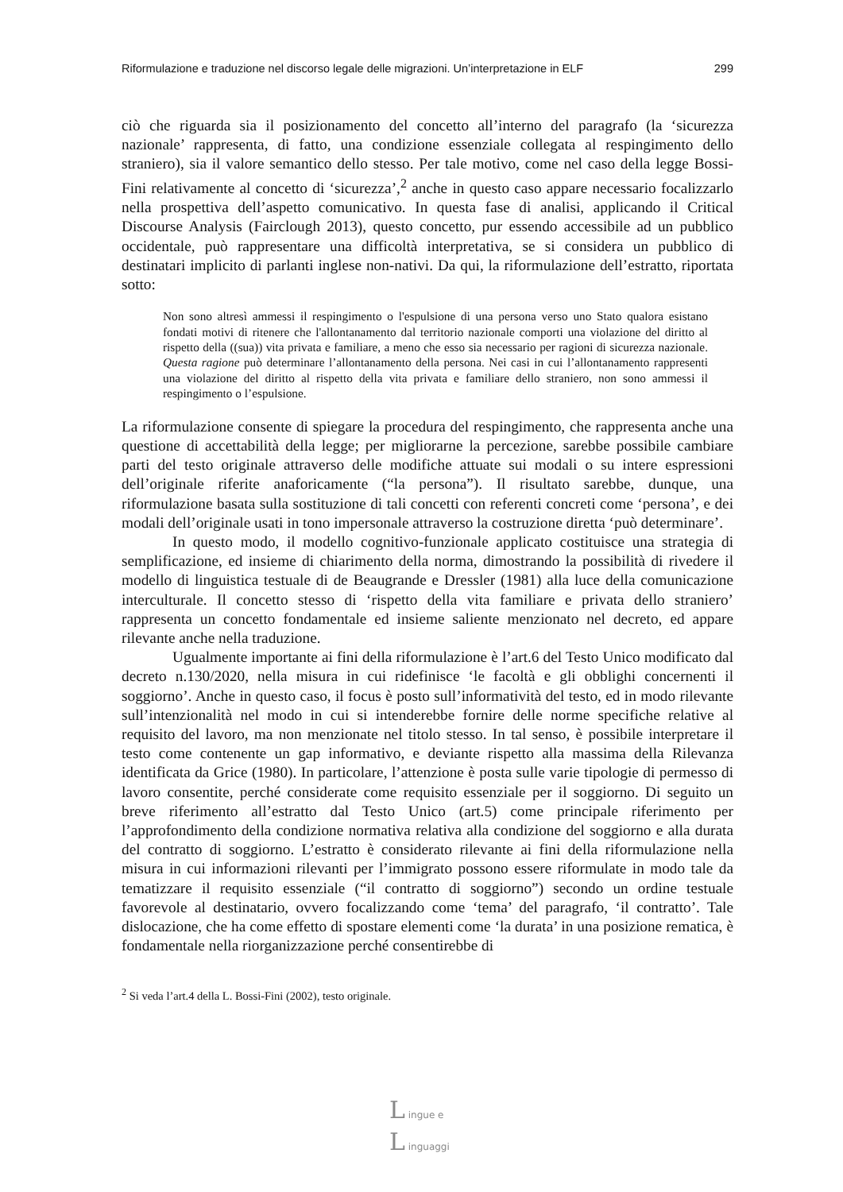Riformulazione e traduzione nel discorso legale delle migrazioni. Un’interpretazione in ELF 299
ciò che riguarda sia il posizionamento del concetto all’interno del paragrafo (la ‘sicurezza nazionale’ rappresenta, di fatto, una condizione essenziale collegata al respingimento dello straniero), sia il valore semantico dello stesso. Per tale motivo, come nel caso della legge Bossi-Fini relativamente al concetto di ‘sicurezza’,<sup>2</sup> anche in questo caso appare necessario focalizzarlo nella prospettiva dell’aspetto comunicativo. In questa fase di analisi, applicando il Critical Discourse Analysis (Fairclough 2013), questo concetto, pur essendo accessibile ad un pubblico occidentale, può rappresentare una difficoltà interpretativa, se si considera un pubblico di destinatari implicito di parlanti inglese non-nativi. Da qui, la riformulazione dell’estratto, riportata sotto:
Non sono altresì ammessi il respingimento o l'espulsione di una persona verso uno Stato qualora esistano fondati motivi di ritenere che l'allontanamento dal territorio nazionale comporti una violazione del diritto al rispetto della ((sua)) vita privata e familiare, a meno che esso sia necessario per ragioni di sicurezza nazionale. Questa ragione può determinare l’allontanamento della persona. Nei casi in cui l’allontanamento rappresenti una violazione del diritto al rispetto della vita privata e familiare dello straniero, non sono ammessi il respingimento o l’espulsione.
La riformulazione consente di spiegare la procedura del respingimento, che rappresenta anche una questione di accettabilità della legge; per migliorarne la percezione, sarebbe possibile cambiare parti del testo originale attraverso delle modifiche attuate sui modali o su intere espressioni dell’originale riferite anaforicamente (“la persona”). Il risultato sarebbe, dunque, una riformulazione basata sulla sostituzione di tali concetti con referenti concreti come ‘persona’, e dei modali dell’originale usati in tono impersonale attraverso la costruzione diretta ‘può determinare’.
In questo modo, il modello cognitivo-funzionale applicato costituisce una strategia di semplificazione, ed insieme di chiarimento della norma, dimostrando la possibilità di rivedere il modello di linguistica testuale di de Beaugrande e Dressler (1981) alla luce della comunicazione interculturale. Il concetto stesso di ‘rispetto della vita familiare e privata dello straniero’ rappresenta un concetto fondamentale ed insieme saliente menzionato nel decreto, ed appare rilevante anche nella traduzione.
Ugualmente importante ai fini della riformulazione è l’art.6 del Testo Unico modificato dal decreto n.130/2020, nella misura in cui ridefinisce ‘le facoltà e gli obblighi concernenti il soggiorno’. Anche in questo caso, il focus è posto sull’informatività del testo, ed in modo rilevante sull’intenzionalità nel modo in cui si intenderebbe fornire delle norme specifiche relative al requisito del lavoro, ma non menzionate nel titolo stesso. In tal senso, è possibile interpretare il testo come contenente un gap informativo, e deviante rispetto alla massima della Rilevanza identificata da Grice (1980). In particolare, l’attenzione è posta sulle varie tipologie di permesso di lavoro consentite, perché considerate come requisito essenziale per il soggiorno. Di seguito un breve riferimento all’estratto dal Testo Unico (art.5) come principale riferimento per l’approfondimento della condizione normativa relativa alla condizione del soggiorno e alla durata del contratto di soggiorno. L’estratto è considerato rilevante ai fini della riformulazione nella misura in cui informazioni rilevanti per l’immigrato possono essere riformulate in modo tale da tematizzare il requisito essenziale (“il contratto di soggiorno”) secondo un ordine testuale favorevole al destinatario, ovvero focalizzando come ‘tema’ del paragrafo, ‘il contratto’. Tale dislocazione, che ha come effetto di spostare elementi come ‘la durata’ in una posizione rematica, è fondamentale nella riorganizzazione perché consentirebbe di
<sup>2</sup> Si veda l’art.4 della L. Bossi-Fini (2002), testo originale.
L ingue e
L inguaggi